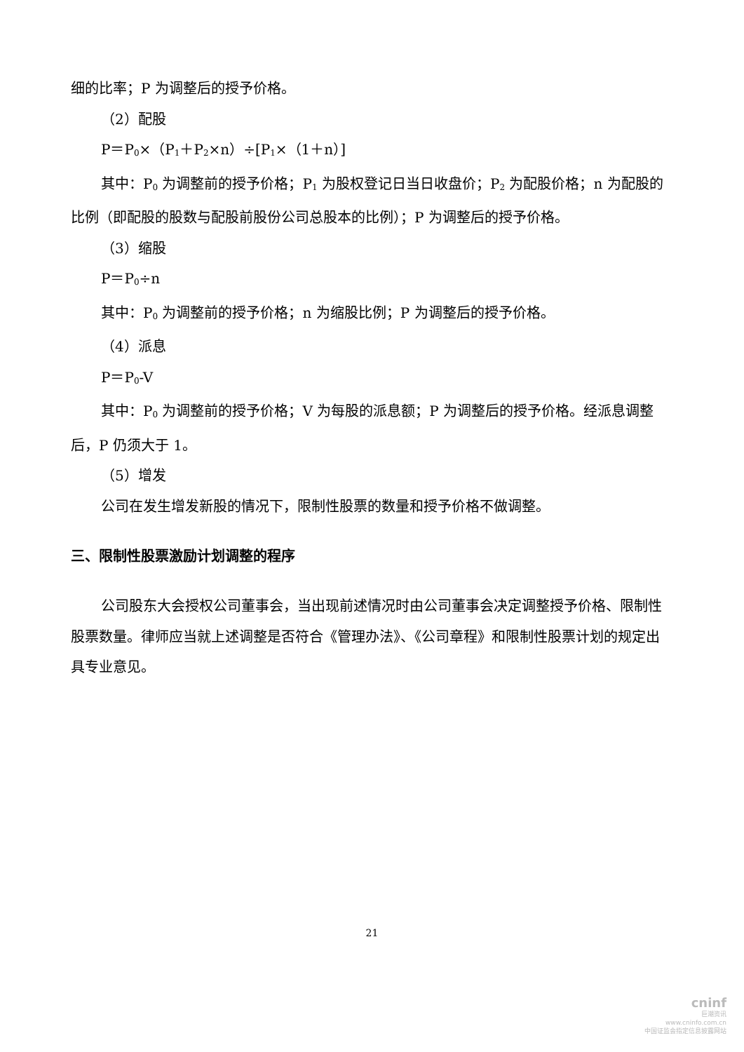细的比率；P 为调整后的授予价格。
（2）配股
P＝P<sub>0</sub>×（P<sub>1</sub>＋P<sub>2</sub>×n）÷[P<sub>1</sub>×（1＋n）]
其中：P<sub>0</sub> 为调整前的授予价格；P<sub>1</sub> 为股权登记日当日收盘价；P<sub>2</sub> 为配股价格；n 为配股的比例（即配股的股数与配股前股份公司总股本的比例）；P 为调整后的授予价格。
（3）缩股
P＝P<sub>0</sub>÷n
其中：P<sub>0</sub> 为调整前的授予价格；n 为缩股比例；P 为调整后的授予价格。
（4）派息
P＝P<sub>0</sub>-V
其中：P<sub>0</sub> 为调整前的授予价格；V 为每股的派息额；P 为调整后的授予价格。经派息调整后，P 仍须大于 1。
（5）增发
公司在发生增发新股的情况下，限制性股票的数量和授予价格不做调整。
三、限制性股票激励计划调整的程序
公司股东大会授权公司董事会，当出现前述情况时由公司董事会决定调整授予价格、限制性股票数量。律师应当就上述调整是否符合《管理办法》、《公司章程》和限制性股票计划的规定出具专业意见。
21
cninf
巨潮资讯
www.cninfo.com.cn
中国证监会指定信息披露网站